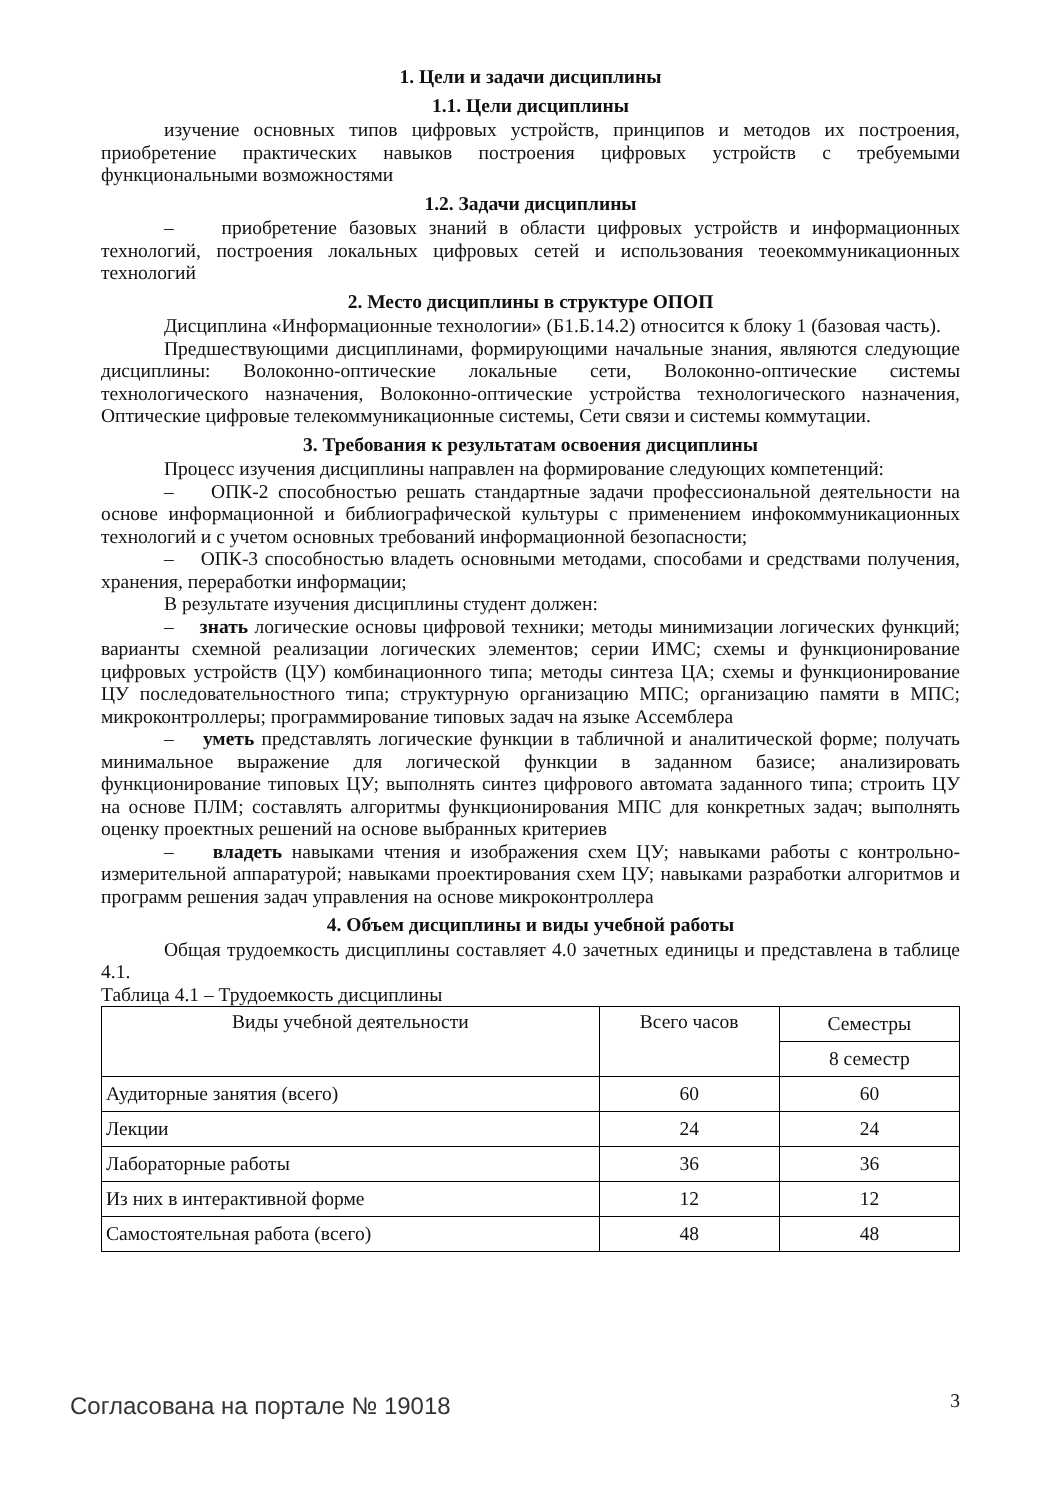1. Цели и задачи дисциплины
1.1. Цели дисциплины
изучение основных типов цифровых устройств, принципов и методов их построения, приобретение практических навыков построения цифровых устройств с требуемыми функциональными возможностями
1.2. Задачи дисциплины
– приобретение базовых знаний в области цифровых устройств и информационных технологий, построения локальных цифровых сетей и использования теоекоммуникационных технологий
2. Место дисциплины в структуре ОПОП
Дисциплина «Информационные технологии» (Б1.Б.14.2) относится к блоку 1 (базовая часть).
Предшествующими дисциплинами, формирующими начальные знания, являются следующие дисциплины: Волоконно-оптические локальные сети, Волоконно-оптические системы технологического назначения, Волоконно-оптические устройства технологического назначения, Оптические цифровые телекоммуникационные системы, Сети связи и системы коммутации.
3. Требования к результатам освоения дисциплины
Процесс изучения дисциплины направлен на формирование следующих компетенций:
– ОПК-2 способностью решать стандартные задачи профессиональной деятельности на основе информационной и библиографической культуры с применением инфокоммуникационных технологий и с учетом основных требований информационной безопасности;
– ОПК-3 способностью владеть основными методами, способами и средствами получения, хранения, переработки информации;
В результате изучения дисциплины студент должен:
– знать логические основы цифровой техники; методы минимизации логических функций; варианты схемной реализации логических элементов; серии ИМС; схемы и функционирование цифровых устройств (ЦУ) комбинационного типа; методы синтеза ЦА; схемы и функционирование ЦУ последовательностного типа; структурную организацию МПС; организацию памяти в МПС; микроконтроллеры; программирование типовых задач на языке Ассемблера
– уметь представлять логические функции в табличной и аналитической форме; получать минимальное выражение для логической функции в заданном базисе; анализировать функционирование типовых ЦУ; выполнять синтез цифрового автомата заданного типа; строить ЦУ на основе ПЛМ; составлять алгоритмы функционирования МПС для конкретных задач; выполнять оценку проектных решений на основе выбранных критериев
– владеть навыками чтения и изображения схем ЦУ; навыками работы с контрольно-измерительной аппаратурой; навыками проектирования схем ЦУ; навыками разработки алгоритмов и программ решения задач управления на основе микроконтроллера
4. Объем дисциплины и виды учебной работы
Общая трудоемкость дисциплины составляет 4.0 зачетных единицы и представлена в таблице 4.1.
Таблица 4.1 – Трудоемкость дисциплины
| Виды учебной деятельности | Всего часов | Семестры |
| --- | --- | --- |
| | | 8 семестр |
| Аудиторные занятия (всего) | 60 | 60 |
| Лекции | 24 | 24 |
| Лабораторные работы | 36 | 36 |
| Из них в интерактивной форме | 12 | 12 |
| Самостоятельная работа (всего) | 48 | 48 |
Согласована на портале № 19018 3